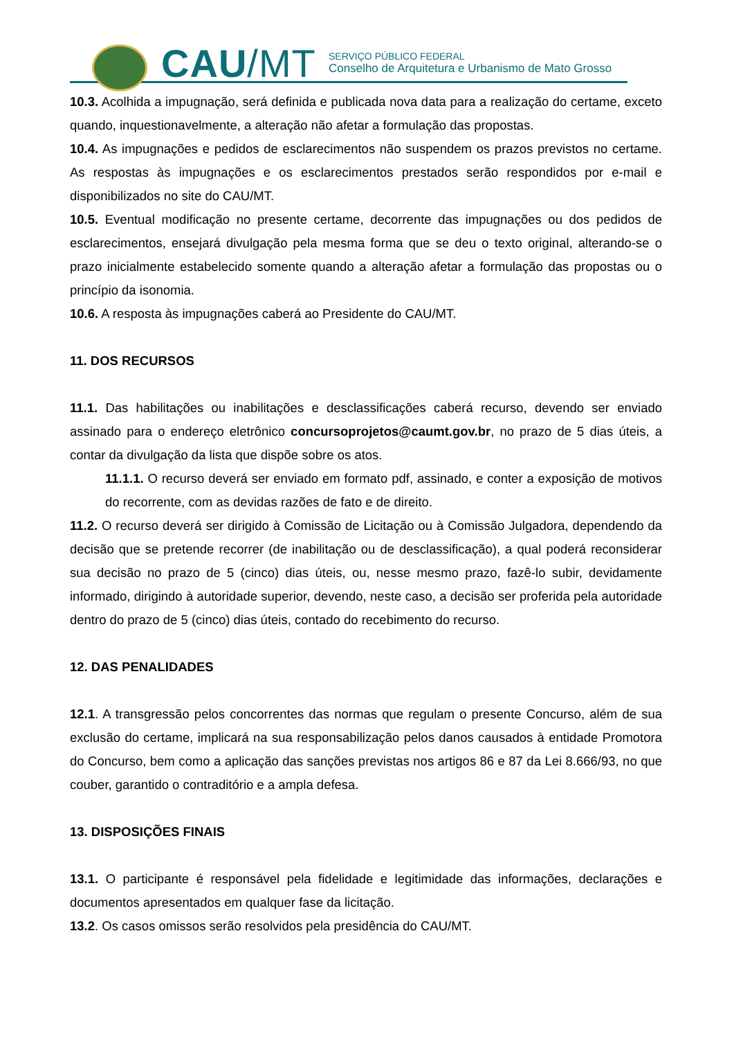CAU/MT
SERVIÇO PÚBLICO FEDERAL
Conselho de Arquitetura e Urbanismo de Mato Grosso
10.3. Acolhida a impugnação, será definida e publicada nova data para a realização do certame, exceto quando, inquestionavelmente, a alteração não afetar a formulação das propostas.
10.4. As impugnações e pedidos de esclarecimentos não suspendem os prazos previstos no certame. As respostas às impugnações e os esclarecimentos prestados serão respondidos por e-mail e disponibilizados no site do CAU/MT.
10.5. Eventual modificação no presente certame, decorrente das impugnações ou dos pedidos de esclarecimentos, ensejará divulgação pela mesma forma que se deu o texto original, alterando-se o prazo inicialmente estabelecido somente quando a alteração afetar a formulação das propostas ou o princípio da isonomia.
10.6. A resposta às impugnações caberá ao Presidente do CAU/MT.
11. DOS RECURSOS
11.1. Das habilitações ou inabilitações e desclassificações caberá recurso, devendo ser enviado assinado para o endereço eletrônico concursoprojetos@caumt.gov.br, no prazo de 5 dias úteis, a contar da divulgação da lista que dispõe sobre os atos.
11.1.1. O recurso deverá ser enviado em formato pdf, assinado, e conter a exposição de motivos do recorrente, com as devidas razões de fato e de direito.
11.2. O recurso deverá ser dirigido à Comissão de Licitação ou à Comissão Julgadora, dependendo da decisão que se pretende recorrer (de inabilitação ou de desclassificação), a qual poderá reconsiderar sua decisão no prazo de 5 (cinco) dias úteis, ou, nesse mesmo prazo, fazê-lo subir, devidamente informado, dirigindo à autoridade superior, devendo, neste caso, a decisão ser proferida pela autoridade dentro do prazo de 5 (cinco) dias úteis, contado do recebimento do recurso.
12. DAS PENALIDADES
12.1. A transgressão pelos concorrentes das normas que regulam o presente Concurso, além de sua exclusão do certame, implicará na sua responsabilização pelos danos causados à entidade Promotora do Concurso, bem como a aplicação das sanções previstas nos artigos 86 e 87 da Lei 8.666/93, no que couber, garantido o contraditório e a ampla defesa.
13. DISPOSIÇÕES FINAIS
13.1. O participante é responsável pela fidelidade e legitimidade das informações, declarações e documentos apresentados em qualquer fase da licitação.
13.2. Os casos omissos serão resolvidos pela presidência do CAU/MT.